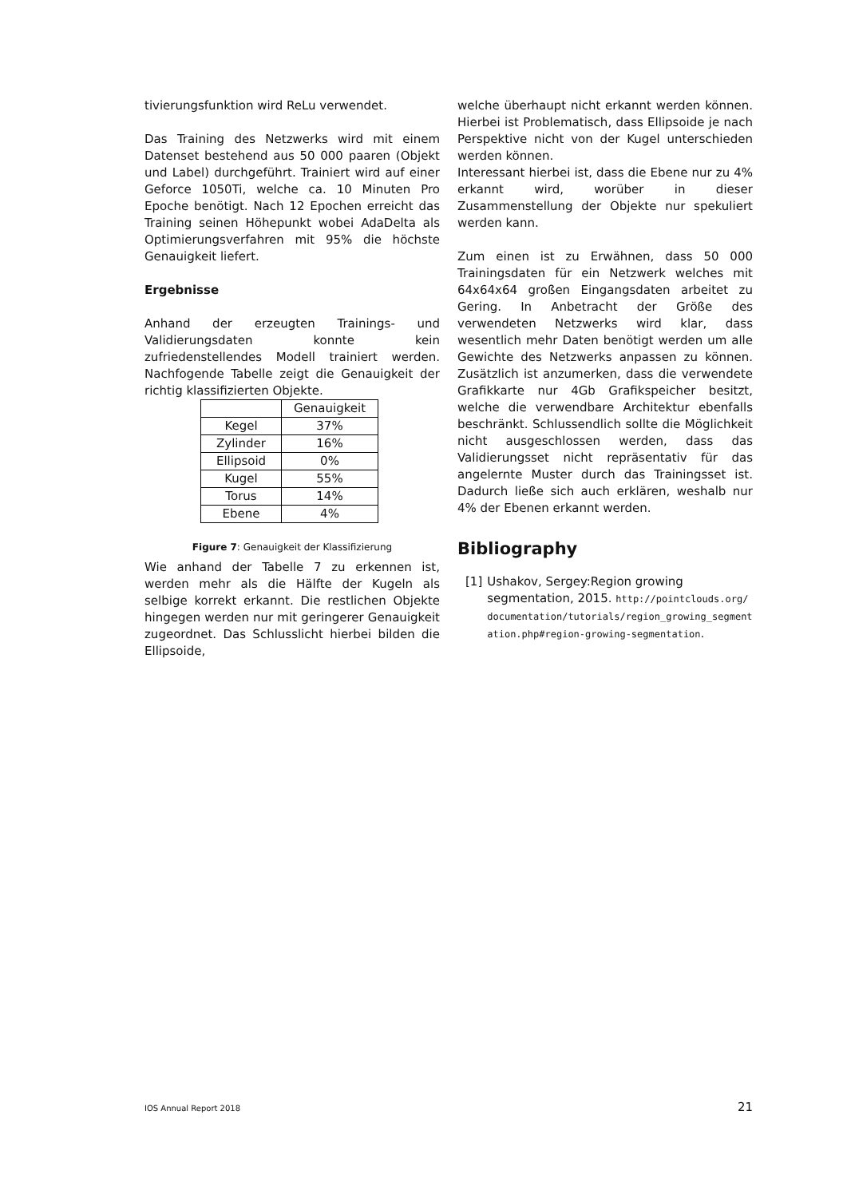tivierungsfunktion wird ReLu verwendet.
Das Training des Netzwerks wird mit einem Datenset bestehend aus 50 000 paaren (Objekt und Label) durchgeführt. Trainiert wird auf einer Geforce 1050Ti, welche ca. 10 Minuten Pro Epoche benötigt. Nach 12 Epochen erreicht das Training seinen Höhepunkt wobei AdaDelta als Optimierungsverfahren mit 95% die höchste Genauigkeit liefert.
Ergebnisse
Anhand der erzeugten Trainings- und Validierungsdaten konnte kein zufriedenstellendes Modell trainiert werden. Nachfogende Tabelle zeigt die Genauigkeit der richtig klassifizierten Objekte.
| | Genauigkeit |
| --- | --- |
| Kegel | 37% |
| Zylinder | 16% |
| Ellipsoid | 0% |
| Kugel | 55% |
| Torus | 14% |
| Ebene | 4% |
Figure 7: Genauigkeit der Klassifizierung
Wie anhand der Tabelle 7 zu erkennen ist, werden mehr als die Hälfte der Kugeln als selbige korrekt erkannt. Die restlichen Objekte hingegen werden nur mit geringerer Genauigkeit zugeordnet. Das Schlusslicht hierbei bilden die Ellipsoide,
welche überhaupt nicht erkannt werden können. Hierbei ist Problematisch, dass Ellipsoide je nach Perspektive nicht von der Kugel unterschieden werden können.
Interessant hierbei ist, dass die Ebene nur zu 4% erkannt wird, worüber in dieser Zusammenstellung der Objekte nur spekuliert werden kann.
Zum einen ist zu Erwähnen, dass 50 000 Trainingsdaten für ein Netzwerk welches mit 64x64x64 großen Eingangsdaten arbeitet zu Gering. In Anbetracht der Größe des verwendeten Netzwerks wird klar, dass wesentlich mehr Daten benötigt werden um alle Gewichte des Netzwerks anpassen zu können. Zusätzlich ist anzumerken, dass die verwendete Grafikkarte nur 4Gb Grafikspeicher besitzt, welche die verwendbare Architektur ebenfalls beschränkt. Schlussendlich sollte die Möglichkeit nicht ausgeschlossen werden, dass das Validierungsset nicht repräsentativ für das angelernte Muster durch das Trainingsset ist. Dadurch ließe sich auch erklären, weshalb nur 4% der Ebenen erkannt werden.
Bibliography
[1] Ushakov, Sergey:Region growing segmentation, 2015. http://pointclouds.org/documentation/tutorials/region_growing_segmentation.php#region-growing-segmentation.
IOS Annual Report 2018 21